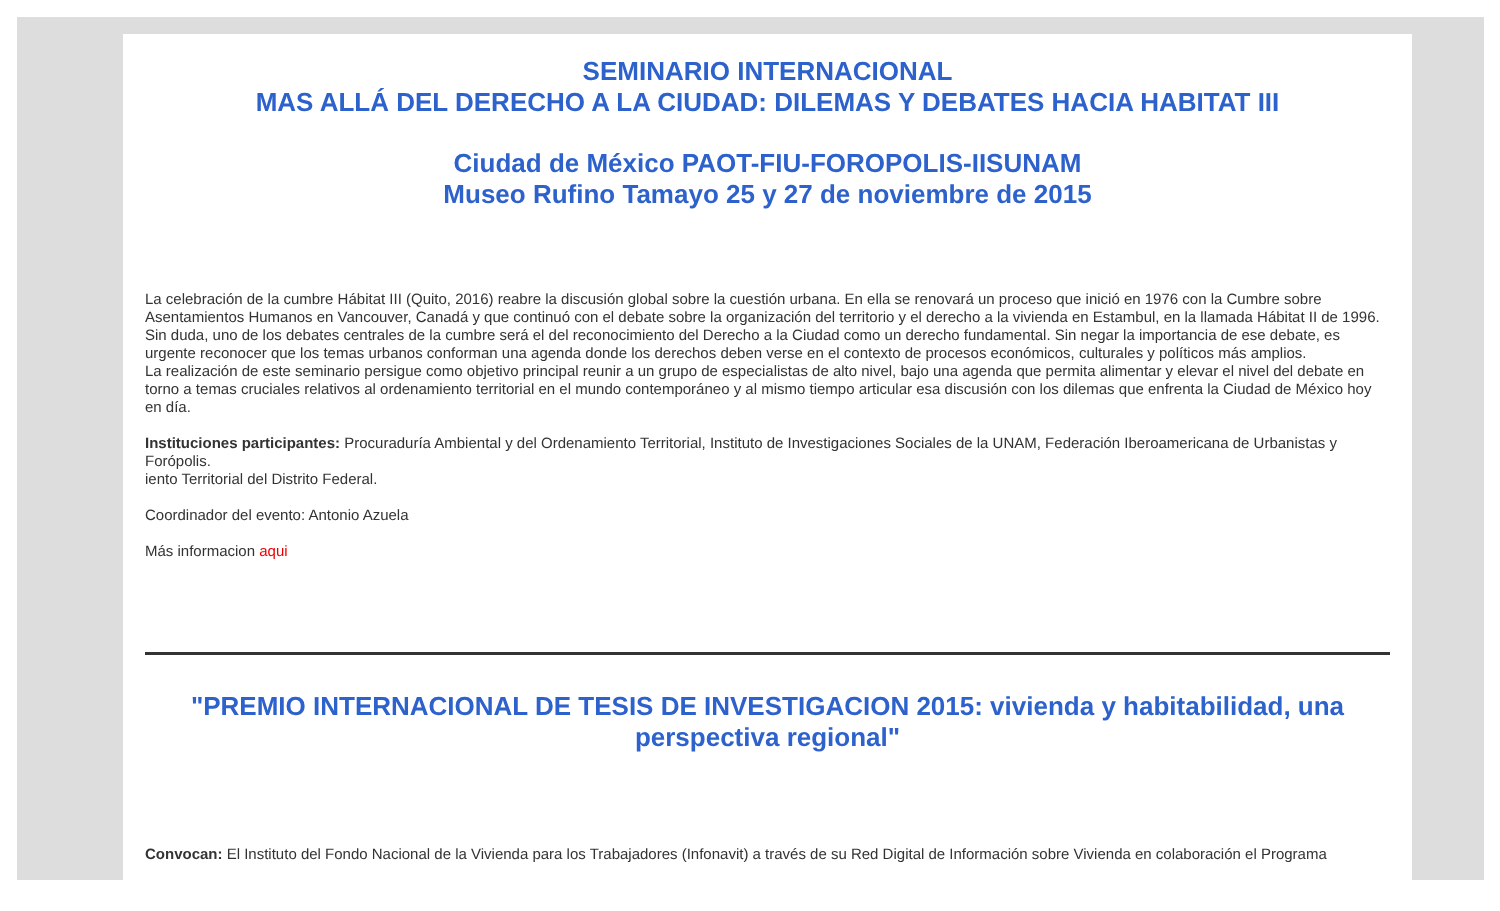SEMINARIO INTERNACIONAL
MAS ALLÁ DEL DERECHO A LA CIUDAD: DILEMAS Y DEBATES HACIA HABITAT III
Ciudad de México PAOT-FIU-FOROPOLIS-IISUNAM
Museo Rufino Tamayo 25 y 27 de noviembre de 2015
La celebración de la cumbre Hábitat III (Quito, 2016) reabre la discusión global sobre la cuestión urbana. En ella se renovará un proceso que inició en 1976 con la Cumbre sobre Asentamientos Humanos en Vancouver, Canadá y que continuó con el debate sobre la organización del territorio y el derecho a la vivienda en Estambul, en la llamada Hábitat II de 1996. Sin duda, uno de los debates centrales de la cumbre será el del reconocimiento del Derecho a la Ciudad como un derecho fundamental. Sin negar la importancia de ese debate, es urgente reconocer que los temas urbanos conforman una agenda donde los derechos deben verse en el contexto de procesos económicos, culturales y políticos más amplios.
La realización de este seminario persigue como objetivo principal reunir a un grupo de especialistas de alto nivel, bajo una agenda que permita alimentar y elevar el nivel del debate en torno a temas cruciales relativos al ordenamiento territorial en el mundo contemporáneo y al mismo tiempo articular esa discusión con los dilemas que enfrenta la Ciudad de México hoy en día.
Instituciones participantes: Procuraduría Ambiental y del Ordenamiento Territorial, Instituto de Investigaciones Sociales de la UNAM, Federación Iberoamericana de Urbanistas y Forópolis.
iento Territorial del Distrito Federal.
Coordinador del evento: Antonio Azuela
Más informacion aqui
"PREMIO INTERNACIONAL DE TESIS DE INVESTIGACION 2015: vivienda y habitabilidad, una perspectiva regional"
Convocan: El Instituto del Fondo Nacional de la Vivienda para los Trabajadores (Infonavit) a través de su Red Digital de Información sobre Vivienda en colaboración el Programa